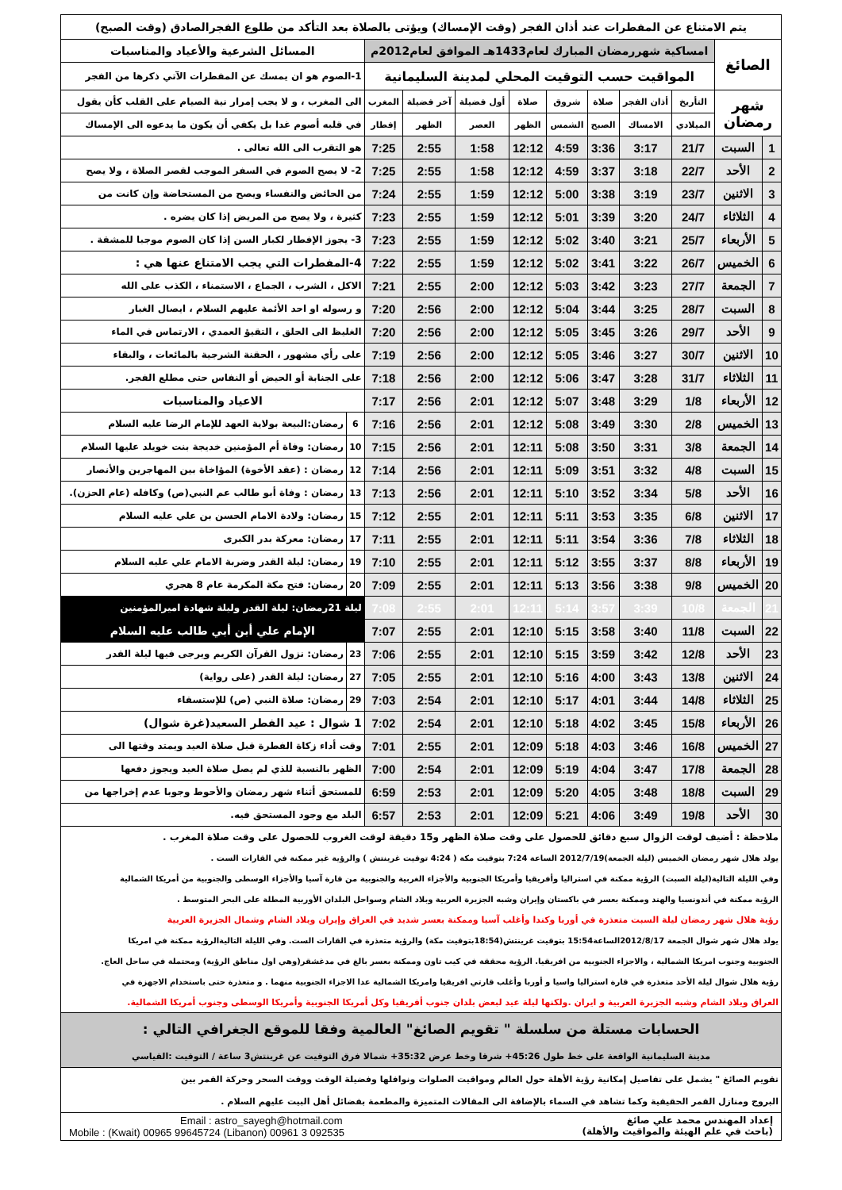| يتم الامتناع عن المفطرات عند أذان الفجر (وقت الإمساك) ويؤتى بالصلاة بعد التأكد من طلوع الفجرالصادق (وقت الصبح) | | | | | | | | | | | |
| الصائغ | | امساكية شهررمضان المبارك لعام1433هـ الموافق لعام2012م | | | | | | | | المسائل الشرعية والأعياد والمناسبات | |
| | | المواقيت حسب التوقيت المحلي لمدينة السليمانية | | | | | | | | 1-الصوم هو ان يمسك عن المفطرات الآتي ذكرها من الفجر | |
| شهر رمضان | | التأريخ | أذان الفجر | صلاة | شروق | صلاة | أول فضيلة | آخر فضيلة | المغرب | الى المغرب ، و لا يجب إمرار نية الصيام على القلب كأن يقول | |
| | | الميلادي | الامساك | الصبح | الشمس | الظهر | العصر | الظهر | إفطار | في قلبه أصوم غدا بل يكفي أن يكون ما يدعوه الى الإمساك | |
| 1 | السبت | 21/7 | 3:17 | 3:36 | 4:59 | 12:12 | 1:58 | 2:55 | 7:25 | هو التقرب الى الله تعالى . | |
| 2 | الأحد | 22/7 | 3:18 | 3:37 | 4:59 | 12:12 | 1:58 | 2:55 | 7:25 | 2- لا يصح الصوم في السفر الموجب لقصر الصلاة ، ولا يصح | |
| 3 | الاثنين | 23/7 | 3:19 | 3:38 | 5:00 | 12:12 | 1:59 | 2:55 | 7:24 | من الحائض والنفساء ويصح من المستحاضة وإن كانت من | |
| 4 | الثلاثاء | 24/7 | 3:20 | 3:39 | 5:01 | 12:12 | 1:59 | 2:55 | 7:23 | كثيرة ، ولا يصح من المريض إذا كان يضره . | |
| 5 | الأربعاء | 25/7 | 3:21 | 3:40 | 5:02 | 12:12 | 1:59 | 2:55 | 7:23 | 3- يجوز الإفطار لكبار السن إذا كان الصوم موجبا للمشقة . | |
| 6 | الخميس | 26/7 | 3:22 | 3:41 | 5:02 | 12:12 | 1:59 | 2:55 | 7:22 | 4-المفطرات التي يجب الامتناع عنها هي : | |
| 7 | الجمعة | 27/7 | 3:23 | 3:42 | 5:03 | 12:12 | 2:00 | 2:55 | 7:21 | الاكل ، الشرب ، الجماع ، الاستمناء ، الكذب على الله | |
| 8 | السبت | 28/7 | 3:25 | 3:44 | 5:04 | 12:12 | 2:00 | 2:56 | 7:20 | و رسوله او احد الأئمة عليهم السلام ، ايصال الغبار | |
| 9 | الأحد | 29/7 | 3:26 | 3:45 | 5:05 | 12:12 | 2:00 | 2:56 | 7:20 | الغليظ الى الحلق ، التقيؤ العمدي ، الارتماس في الماء | |
| 10 | الاثنين | 30/7 | 3:27 | 3:46 | 5:05 | 12:12 | 2:00 | 2:56 | 7:19 | على رأي مشهور ، الحقنة الشرجية بالمائعات ، والبقاء | |
| 11 | الثلاثاء | 31/7 | 3:28 | 3:47 | 5:06 | 12:12 | 2:00 | 2:56 | 7:18 | على الجنابة أو الحيض أو النفاس حتى مطلع الفجر. | |
| 12 | الأربعاء | 1/8 | 3:29 | 3:48 | 5:07 | 12:12 | 2:01 | 2:56 | 7:17 | الاعياد والمناسبات | |
| 13 | الخميس | 2/8 | 3:30 | 3:49 | 5:08 | 12:12 | 2:01 | 2:56 | 7:16 | 6 | رمضان:البيعة بولاية العهد للإمام الرضا عليه السلام |
| 14 | الجمعة | 3/8 | 3:31 | 3:50 | 5:08 | 12:11 | 2:01 | 2:56 | 7:15 | 10 | رمضان: وفاة أم المؤمنين خديجة بنت خويلد عليها السلام |
| 15 | السبت | 4/8 | 3:32 | 3:51 | 5:09 | 12:11 | 2:01 | 2:56 | 7:14 | 12 | رمضان : (عقد الأخوة) المؤاخاة بين المهاجرين والأنصار |
| 16 | الأحد | 5/8 | 3:34 | 3:52 | 5:10 | 12:11 | 2:01 | 2:56 | 7:13 | 13 | رمضان : وفاة أبو طالب عم النبي(ص) وكافله (عام الحزن). |
| 17 | الاثنين | 6/8 | 3:35 | 3:53 | 5:11 | 12:11 | 2:01 | 2:55 | 7:12 | 15 | رمضان: ولادة الامام الحسن بن علي عليه السلام |
| 18 | الثلاثاء | 7/8 | 3:36 | 3:54 | 5:11 | 12:11 | 2:01 | 2:55 | 7:11 | 17 | رمضان: معركة بدر الكبرى |
| 19 | الأربعاء | 8/8 | 3:37 | 3:55 | 5:12 | 12:11 | 2:01 | 2:55 | 7:10 | 19 | رمضان: ليلة القدر وضربة الامام علي عليه السلام |
| 20 | الخميس | 9/8 | 3:38 | 3:56 | 5:13 | 12:11 | 2:01 | 2:55 | 7:09 | 20 | رمضان: فتح مكة المكرمة عام 8 هجري |
| 21 | الجمعة | 10/8 | 3:39 | 3:57 | 5:14 | 12:11 | 2:01 | 2:55 | 7:08 | ليلة 21رمضان: ليلة القدر وليلة شهادة اميرالمؤمنين | |
| 22 | السبت | 11/8 | 3:40 | 3:58 | 5:15 | 12:10 | 2:01 | 2:55 | 7:07 | الإمام علي أبن أبي طالب عليه السلام | |
| 23 | الأحد | 12/8 | 3:42 | 3:59 | 5:15 | 12:10 | 2:01 | 2:55 | 7:06 | 23 | رمضان: نزول القرآن الكريم ويرجى فيها ليلة القدر |
| 24 | الاثنين | 13/8 | 3:43 | 4:00 | 5:16 | 12:10 | 2:01 | 2:55 | 7:05 | 27 | رمضان: ليلة القدر (على رواية) |
| 25 | الثلاثاء | 14/8 | 3:44 | 4:01 | 5:17 | 12:10 | 2:01 | 2:54 | 7:03 | 29 | رمضان: صلاة النبي (ص) للإستسقاء |
| 26 | الأربعاء | 15/8 | 3:45 | 4:02 | 5:18 | 12:10 | 2:01 | 2:54 | 7:02 | 1 شوال : عيد الفطر السعيد(غرة شوال) | |
| 27 | الخميس | 16/8 | 3:46 | 4:03 | 5:18 | 12:09 | 2:01 | 2:55 | 7:01 | وقت أداء زكاة الفطرة قبل صلاة العيد ويمتد وقتها الى | |
| 28 | الجمعة | 17/8 | 3:47 | 4:04 | 5:19 | 12:09 | 2:01 | 2:54 | 7:00 | الظهر بالنسبة للذي لم يصل صلاة العيد ويجوز دفعها | |
| 29 | السبت | 18/8 | 3:48 | 4:05 | 5:20 | 12:09 | 2:01 | 2:53 | 6:59 | للمستحق أثناء شهر رمضان والأحوط وجوبا عدم إخراجها من | |
| 30 | الأحد | 19/8 | 3:49 | 4:06 | 5:21 | 12:09 | 2:01 | 2:53 | 6:57 | البلد مع وجود المستحق فيه. | |
| ملاحظة : أضيف لوقت الزوال سبع دقائق للحصول على وقت صلاة الظهر و15 دقيقة لوقت الغروب للحصول على وقت صلاة المغرب . |
| يولد هلال شهر رمضان الخميس (ليلة الجمعة)2012/7/19 الساعة 7:24 بتوقيت مكة ( 4:24 توقيت غرينتش ) والرؤية غير ممكنة في القارات الست . |
| وفي الليلة التالية(ليلة السبت) الرؤية ممكنة في استراليا وأفريقيا وأمريكا الجنوبية والأجزاء الغربية والجنوبية من قارة آسيا والأجزاء الوسطى والجنوبية من أمريكا الشمالية |
| الرؤية ممكنة في أندونسيا والهند وممكنة بعسر في باكستان وإيران وشبه الجزيرة العربية وبلاد الشام وسواحل البلدان الأوربية المطلة على البحر المتوسط . |
| رؤية هلال شهر رمضان ليلة السبت متعذرة في أوربا وكندا وأغلب آسيا وممكنة بعسر شديد في العراق وإيران وبلاد الشام وشمال الجزيرة العربية |
| يولد هلال شهر شوال الجمعة 2012/8/17الساعة15:54 بتوقيت غرينتش(18:54بتوقيت مكة) والرؤية متعذرة في القارات الست. وفي الليلة التاليةالرؤية ممكنة في امريكا |
| الجنوبية وجنوب امريكا الشمالية ، والاجزاء الجنوبية من افريقيا. الرؤية محققة في كيب تاون وممكنة بعسر بالغ في مدغشقر(وهي اول مناطق الرؤية) ومحتملة في ساحل العاج. |
| رؤية هلال شوال ليلة الأحد متعذرة في قارة استراليا واسيا و أوربا وأغلب قارتي افريقيا وامريكا الشمالية عدا الاجزاء الجنوبية منهما . و متعذرة حتى باستخدام الاجهزة في |
| العراق وبلاد الشام وشبه الجزيرة العربية و ايران .ولكنها ليلة عيد لبعض بلدان جنوب أفريقيا وكل أمريكا الجنوبية وأمريكا الوسطى وجنوب أمريكا الشمالية. |
| الحسابات مستلة من سلسلة " تقويم الصائغ" العالمية وفقا للموقع الجغرافي التالي : |
| مدينة السليمانية الواقعة على خط طول 45:26+ شرقا وخط عرض 35:32+ شمالا فرق التوقيت عن غرينتش3 ساعة / التوقيت :القياسي |
| تقويم الصائغ " يشمل على تفاصيل إمكانية رؤية الأهلة حول العالم ومواقيت الصلوات ونوافلها وفضيلة الوقت ووقت السحر وحركة القمر بين |
| البروج ومنازل القمر الحقيقية وكما تشاهد في السماء بالإضافة الى المقالات المتميزة والمطعمة بفضائل أهل البيت عليهم السلام . |
Email : astro_sayegh@hotmail.com
Mobile : (Kwait) 00965 99645724 (Libanon) 00961 3 092535
إعداد المهندس محمد علي صائغ
(باحث في علم الهيئة والمواقيت والأهلة)